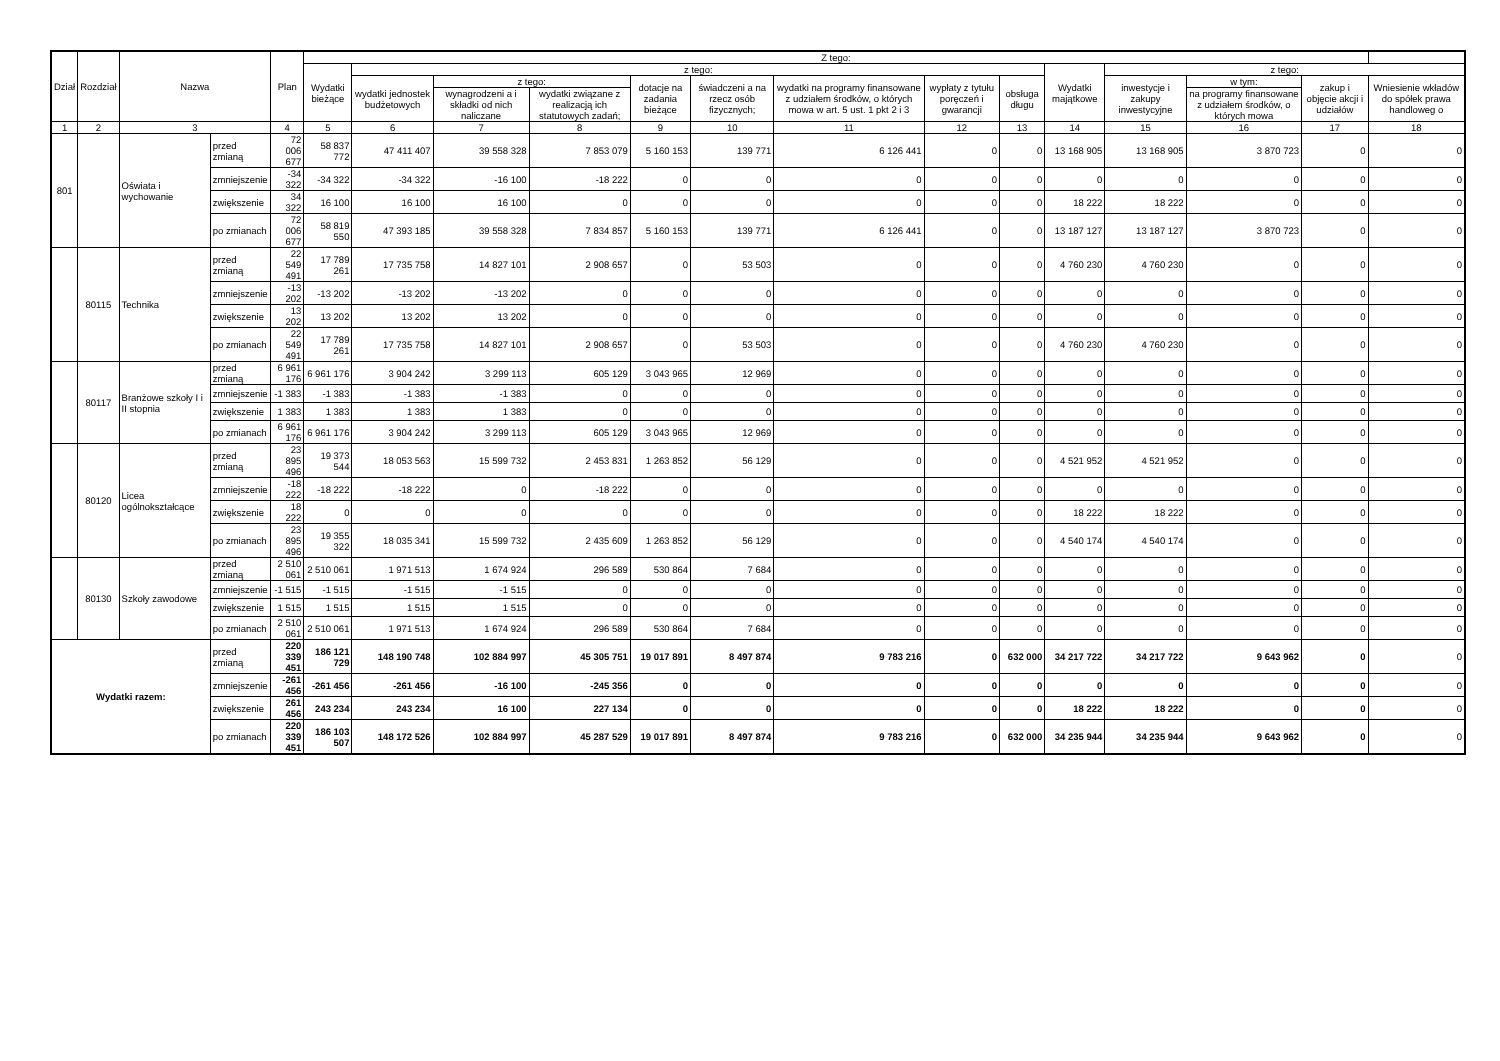| Dział | Rozdział | Nazwa | | Plan | Z tego: | | | | | | | | | | | | | |
| --- | --- | --- | --- | --- | --- | --- | --- | --- | --- | --- | --- | --- | --- | --- | --- | --- | --- | --- |
| | | | | | Wydatki bieżące | z tego: | | | | | | | | Wydatki majątkowe | z tego: | | | |
| | | | | | | wydatki jednostek budżetowych | z tego: | | dotacje na zadania bieżące | świadczeni a na rzecz osób fizycznych; | wydatki na programy finansowane z udziałem środków, o których mowa w art. 5 ust. 1 pkt 2 i 3 | wypłaty z tytułu poręczeń i gwarancji | obsługa długu | | inwestycje i zakupy inwestycyjne | w tym: | zakup i objęcie akcji i udziałów | Wniesienie wkładów do spółek prawa handloweg o |
| | | | | | | | wynagrodzeni a i składki od nich naliczane | wydatki związane z realizacją ich statutowych zadań; | | | | | | | | na programy finansowane z udziałem środków, o których mowa | | |
| 1 | 2 | 3 | | 4 | 5 | 6 | 7 | 8 | 9 | 10 | 11 | 12 | 13 | 14 | 15 | 16 | 17 | 18 |
| 801 | | Oświata i wychowanie | przed zmianą | 72 006 677 | 58 837 772 | 47 411 407 | 39 558 328 | 7 853 079 | 5 160 153 | 139 771 | 6 126 441 | 0 | 0 | 13 168 905 | 13 168 905 | 3 870 723 | 0 | 0 |
| | | | zmniejszenie | -34 322 | -34 322 | -34 322 | -16 100 | -18 222 | 0 | 0 | 0 | 0 | 0 | 0 | 0 | 0 | 0 | 0 |
| | | | zwiększenie | 34 322 | 16 100 | 16 100 | 16 100 | 0 | 0 | 0 | 0 | 0 | 0 | 18 222 | 18 222 | 0 | 0 | 0 |
| | | | po zmianach | 72 006 677 | 58 819 550 | 47 393 185 | 39 558 328 | 7 834 857 | 5 160 153 | 139 771 | 6 126 441 | 0 | 0 | 13 187 127 | 13 187 127 | 3 870 723 | 0 | 0 |
| | 80115 | Technika | przed zmianą | 22 549 491 | 17 789 261 | 17 735 758 | 14 827 101 | 2 908 657 | 0 | 53 503 | 0 | 0 | 0 | 4 760 230 | 4 760 230 | 0 | 0 | 0 |
| | | | zmniejszenie | -13 202 | -13 202 | -13 202 | -13 202 | 0 | 0 | 0 | 0 | 0 | 0 | 0 | 0 | 0 | 0 | 0 |
| | | | zwiększenie | 13 202 | 13 202 | 13 202 | 13 202 | 0 | 0 | 0 | 0 | 0 | 0 | 0 | 0 | 0 | 0 | 0 |
| | | | po zmianach | 22 549 491 | 17 789 261 | 17 735 758 | 14 827 101 | 2 908 657 | 0 | 53 503 | 0 | 0 | 0 | 4 760 230 | 4 760 230 | 0 | 0 | 0 |
| | 80117 | Branżowe szkoły I i II stopnia | przed zmianą | 6 961 176 | 6 961 176 | 3 904 242 | 3 299 113 | 605 129 | 3 043 965 | 12 969 | 0 | 0 | 0 | 0 | 0 | 0 | 0 | 0 |
| | | | zmniejszenie | -1 383 | -1 383 | -1 383 | -1 383 | 0 | 0 | 0 | 0 | 0 | 0 | 0 | 0 | 0 | 0 | 0 |
| | | | zwiększenie | 1 383 | 1 383 | 1 383 | 1 383 | 0 | 0 | 0 | 0 | 0 | 0 | 0 | 0 | 0 | 0 | 0 |
| | | | po zmianach | 6 961 176 | 6 961 176 | 3 904 242 | 3 299 113 | 605 129 | 3 043 965 | 12 969 | 0 | 0 | 0 | 0 | 0 | 0 | 0 | 0 |
| | 80120 | Licea ogólnokształcące | przed zmianą | 23 895 496 | 19 373 544 | 18 053 563 | 15 599 732 | 2 453 831 | 1 263 852 | 56 129 | 0 | 0 | 0 | 4 521 952 | 4 521 952 | 0 | 0 | 0 |
| | | | zmniejszenie | -18 222 | -18 222 | -18 222 | 0 | -18 222 | 0 | 0 | 0 | 0 | 0 | 0 | 0 | 0 | 0 | 0 |
| | | | zwiększenie | 18 222 | 0 | 0 | 0 | 0 | 0 | 0 | 0 | 0 | 0 | 18 222 | 18 222 | 0 | 0 | 0 |
| | | | po zmianach | 23 895 496 | 19 355 322 | 18 035 341 | 15 599 732 | 2 435 609 | 1 263 852 | 56 129 | 0 | 0 | 0 | 4 540 174 | 4 540 174 | 0 | 0 | 0 |
| | 80130 | Szkoły zawodowe | przed zmianą | 2 510 061 | 2 510 061 | 1 971 513 | 1 674 924 | 296 589 | 530 864 | 7 684 | 0 | 0 | 0 | 0 | 0 | 0 | 0 | 0 |
| | | | zmniejszenie | -1 515 | -1 515 | -1 515 | -1 515 | 0 | 0 | 0 | 0 | 0 | 0 | 0 | 0 | 0 | 0 | 0 |
| | | | zwiększenie | 1 515 | 1 515 | 1 515 | 1 515 | 0 | 0 | 0 | 0 | 0 | 0 | 0 | 0 | 0 | 0 | 0 |
| | | | po zmianach | 2 510 061 | 2 510 061 | 1 971 513 | 1 674 924 | 296 589 | 530 864 | 7 684 | 0 | 0 | 0 | 0 | 0 | 0 | 0 | 0 |
| Wydatki razem: | | | przed zmianą | 220 339 451 | 186 121 729 | 148 190 748 | 102 884 997 | 45 305 751 | 19 017 891 | 8 497 874 | 9 783 216 | 0 | 632 000 | 34 217 722 | 34 217 722 | 9 643 962 | 0 | 0 |
| | | | zmniejszenie | -261 456 | -261 456 | -261 456 | -16 100 | -245 356 | 0 | 0 | 0 | 0 | 0 | 0 | 0 | 0 | 0 | 0 |
| | | | zwiększenie | 261 456 | 243 234 | 243 234 | 16 100 | 227 134 | 0 | 0 | 0 | 0 | 0 | 18 222 | 18 222 | 0 | 0 | 0 |
| | | | po zmianach | 220 339 451 | 186 103 507 | 148 172 526 | 102 884 997 | 45 287 529 | 19 017 891 | 8 497 874 | 9 783 216 | 0 | 632 000 | 34 235 944 | 34 235 944 | 9 643 962 | 0 | 0 |